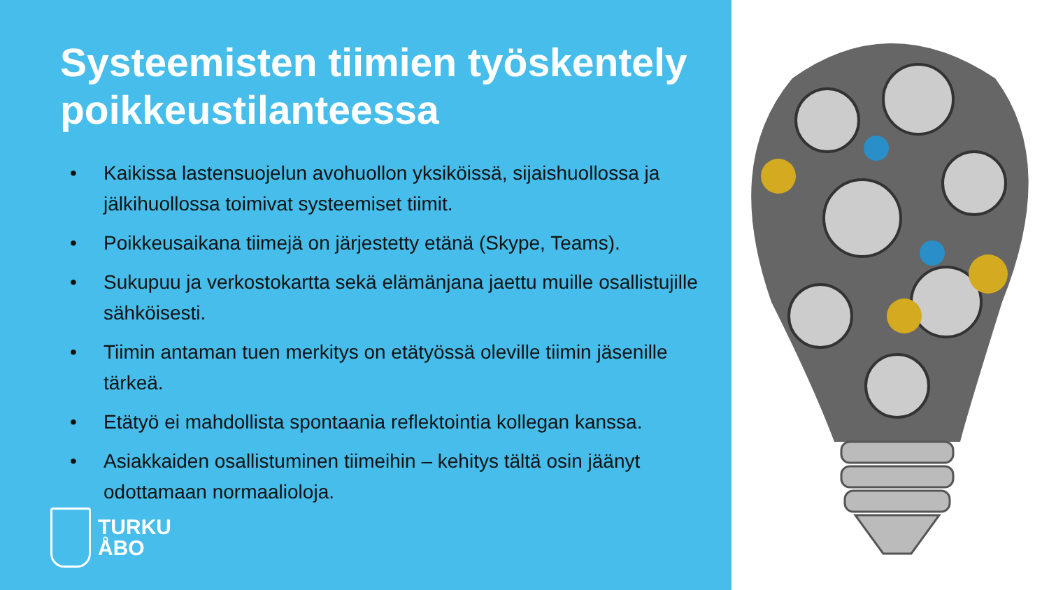Systeemisten tiimien työskentely poikkeustilanteessa
• Kaikissa lastensuojelun avohuollon yksiköissä, sijaishuollossa ja jälkihuollossa toimivat systeemiset tiimit.
• Poikkeusaikana tiimejä on järjestetty etänä (Skype, Teams).
• Sukupuu ja verkostokartta sekä elämänjana jaettu muille osallistujille sähköisesti.
• Tiimin antaman tuen merkitys on etätyössä oleville tiimin jäsenille tärkeä.
• Etätyö ei mahdollista spontaania reflektointia kollegan kanssa.
• Asiakkaiden osallistuminen tiimeihin – kehitys tältä osin jäänyt odottamaan normaalioloja.
TURKU
ÅBO